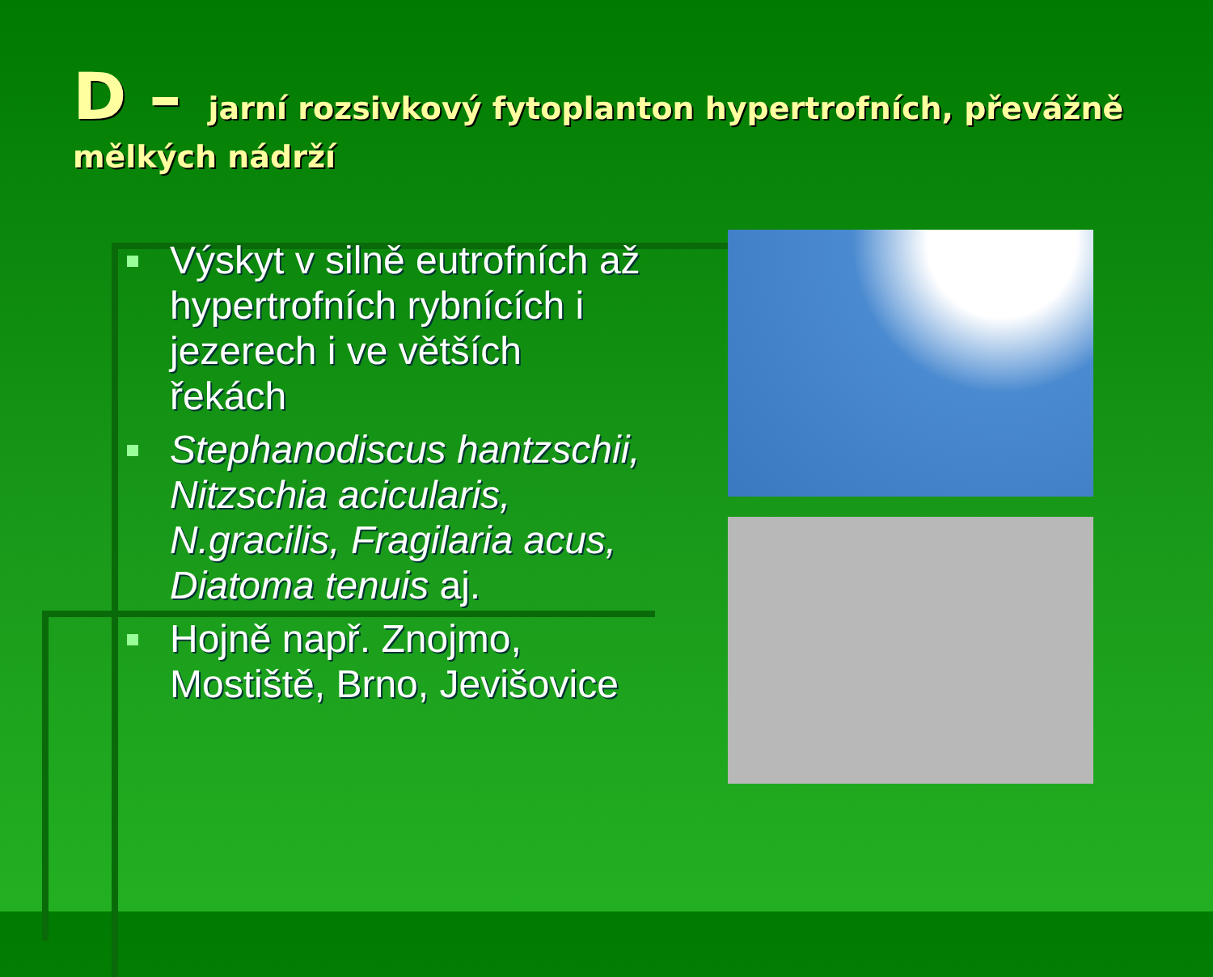D – jarní rozsivkový fytoplanton hypertrofních, převážně mělkých nádrží
Výskyt v silně eutrofních až hypertrofních rybnících i jezerech i ve větších řekách
Stephanodiscus hantzschii, Nitzschia acicularis, N.gracilis, Fragilaria acus, Diatoma tenuis aj.
Hojně např. Znojmo, Mostiště, Brno, Jevišovice